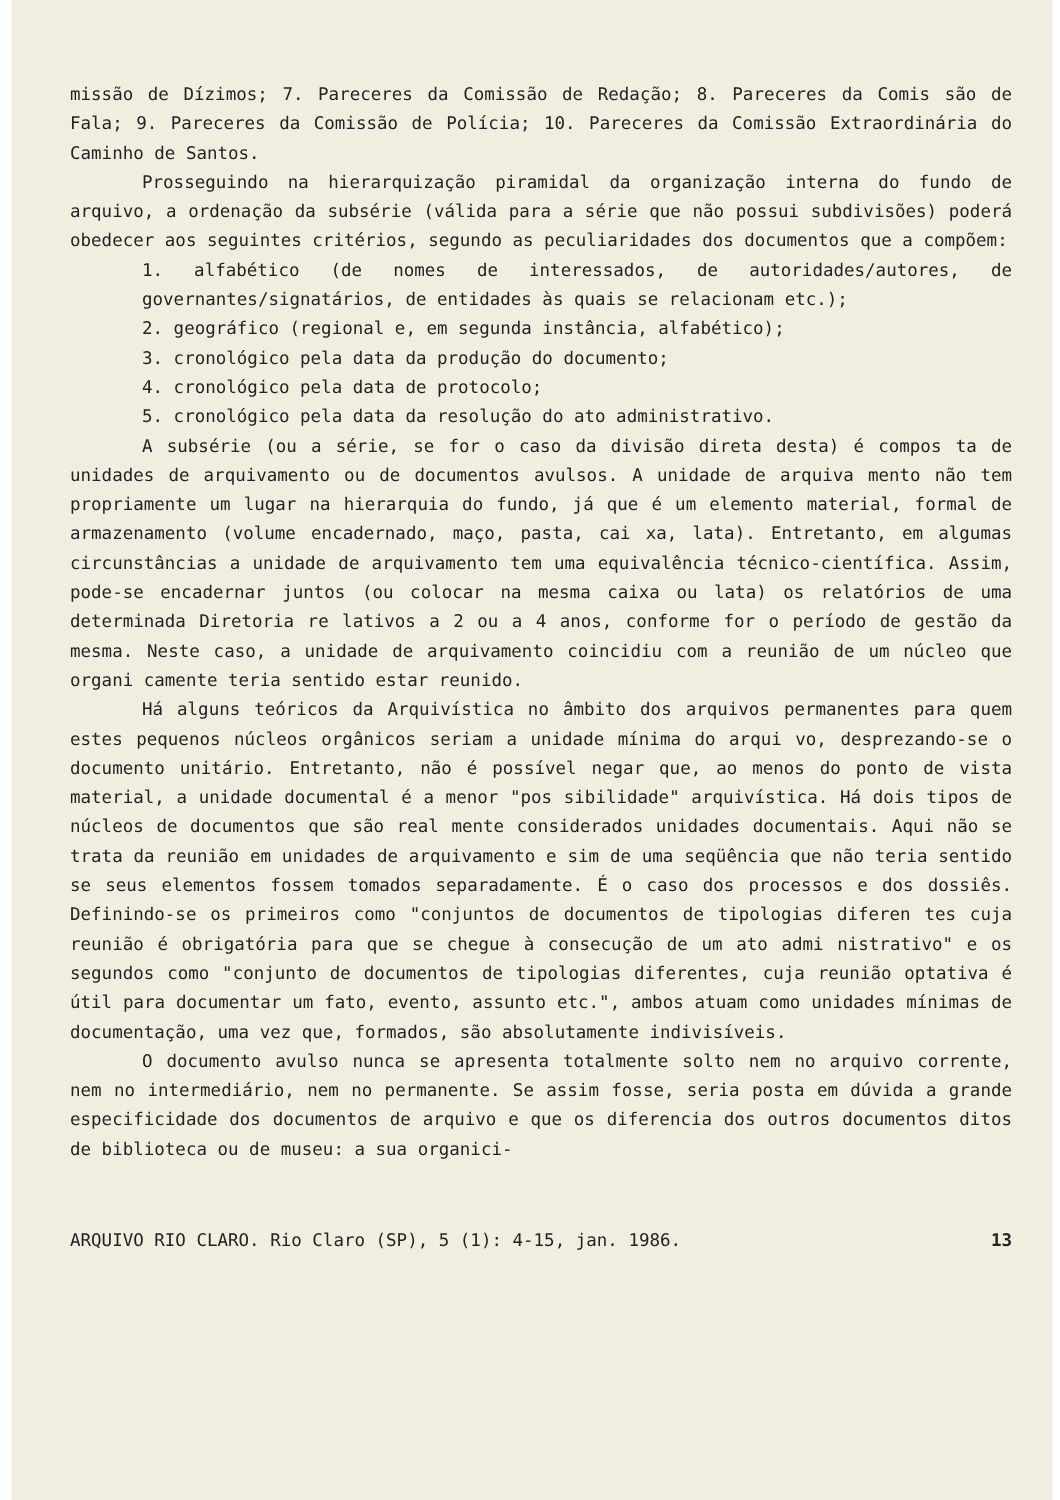missão de Dízimos; 7. Pareceres da Comissão de Redação; 8. Pareceres da Comis são de Fala; 9. Pareceres da Comissão de Polícia; 10. Pareceres da Comissão Extraordinária do Caminho de Santos.
Prosseguindo na hierarquização piramidal da organização interna do fundo de arquivo, a ordenação da subsérie (válida para a série que não possui subdivisões) poderá obedecer aos seguintes critérios, segundo as peculiaridades dos documentos que a compõem:
1. alfabético (de nomes de interessados, de autoridades/autores, de governantes/signatários, de entidades às quais se relacionam etc.);
2. geográfico (regional e, em segunda instância, alfabético);
3. cronológico pela data da produção do documento;
4. cronológico pela data de protocolo;
5. cronológico pela data da resolução do ato administrativo.
A subsérie (ou a série, se for o caso da divisão direta desta) é compos ta de unidades de arquivamento ou de documentos avulsos. A unidade de arquiva mento não tem propriamente um lugar na hierarquia do fundo, já que é um elemento material, formal de armazenamento (volume encadernado, maço, pasta, cai xa, lata). Entretanto, em algumas circunstâncias a unidade de arquivamento tem uma equivalência técnico-científica. Assim, pode-se encadernar juntos (ou colocar na mesma caixa ou lata) os relatórios de uma determinada Diretoria re lativos a 2 ou a 4 anos, conforme for o período de gestão da mesma. Neste caso, a unidade de arquivamento coincidiu com a reunião de um núcleo que organi camente teria sentido estar reunido.
Há alguns teóricos da Arquivística no âmbito dos arquivos permanentes para quem estes pequenos núcleos orgânicos seriam a unidade mínima do arqui vo, desprezando-se o documento unitário. Entretanto, não é possível negar que, ao menos do ponto de vista material, a unidade documental é a menor "pos sibilidade" arquivística. Há dois tipos de núcleos de documentos que são real mente considerados unidades documentais. Aqui não se trata da reunião em unidades de arquivamento e sim de uma seqüência que não teria sentido se seus elementos fossem tomados separadamente. É o caso dos processos e dos dossiês. Definindo-se os primeiros como "conjuntos de documentos de tipologias diferen tes cuja reunião é obrigatória para que se chegue à consecução de um ato admi nistrativo" e os segundos como "conjunto de documentos de tipologias diferentes, cuja reunião optativa é útil para documentar um fato, evento, assunto etc.", ambos atuam como unidades mínimas de documentação, uma vez que, formados, são absolutamente indivisíveis.
O documento avulso nunca se apresenta totalmente solto nem no arquivo corrente, nem no intermediário, nem no permanente. Se assim fosse, seria posta em dúvida a grande especificidade dos documentos de arquivo e que os diferencia dos outros documentos ditos de biblioteca ou de museu: a sua organici-
ARQUIVO RIO CLARO. Rio Claro (SP), 5 (1): 4-15, jan. 1986. 13